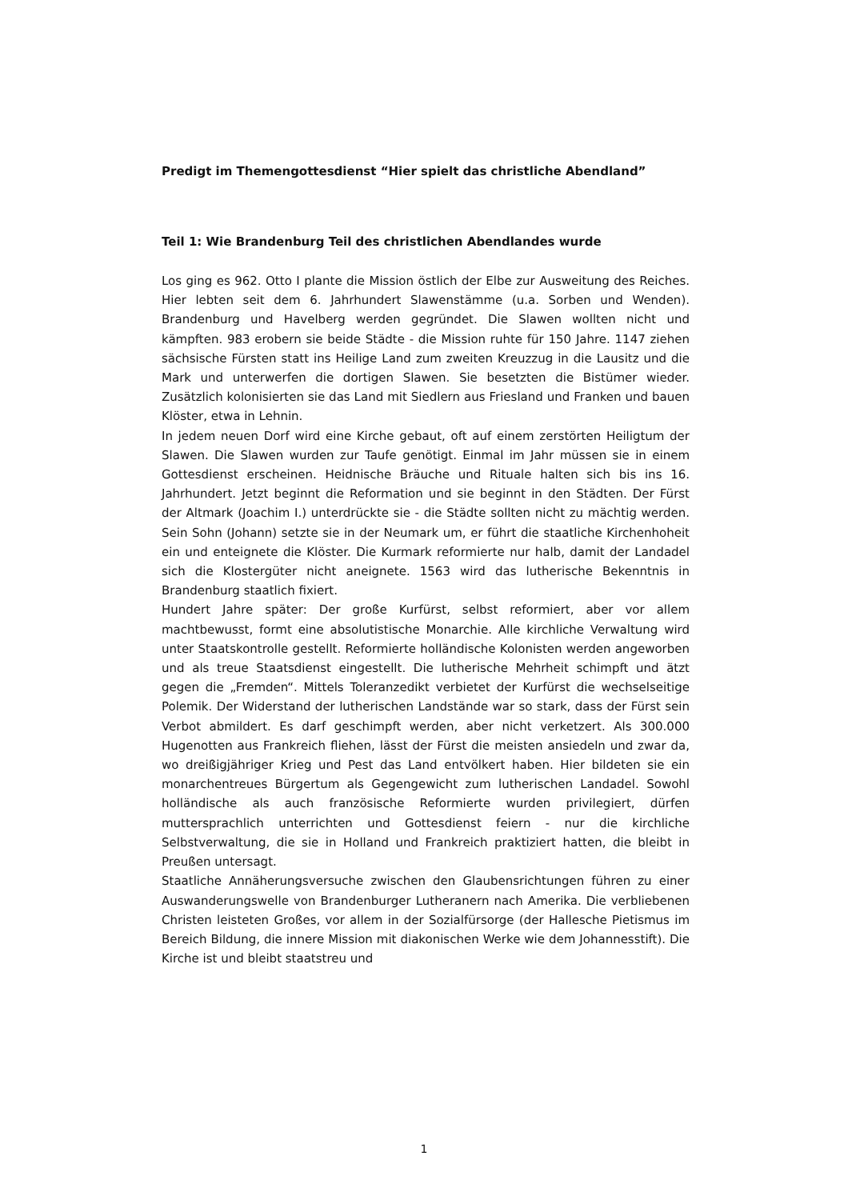Predigt im Themengottesdienst “Hier spielt das christliche Abendland”
Teil 1: Wie Brandenburg Teil des christlichen Abendlandes wurde
Los ging es 962. Otto I plante die Mission östlich der Elbe zur Ausweitung des Reiches. Hier lebten seit dem 6. Jahrhundert Slawenstämme (u.a. Sorben und Wenden). Brandenburg und Havelberg werden gegründet. Die Slawen wollten nicht und kämpften. 983 erobern sie beide Städte - die Mission ruhte für 150 Jahre. 1147 ziehen sächsische Fürsten statt ins Heilige Land zum zweiten Kreuzzug in die Lausitz und die Mark und unterwerfen die dortigen Slawen. Sie besetzten die Bistümer wieder. Zusätzlich kolonisierten sie das Land mit Siedlern aus Friesland und Franken und bauen Klöster, etwa in Lehnin.
In jedem neuen Dorf wird eine Kirche gebaut, oft auf einem zerstörten Heiligtum der Slawen. Die Slawen wurden zur Taufe genötigt. Einmal im Jahr müssen sie in einem Gottesdienst erscheinen. Heidnische Bräuche und Rituale halten sich bis ins 16. Jahrhundert. Jetzt beginnt die Reformation und sie beginnt in den Städten. Der Fürst der Altmark (Joachim I.) unterdrückte sie - die Städte sollten nicht zu mächtig werden. Sein Sohn (Johann) setzte sie in der Neumark um, er führt die staatliche Kirchenhoheit ein und enteignete die Klöster. Die Kurmark reformierte nur halb, damit der Landadel sich die Klostergüter nicht aneignete. 1563 wird das lutherische Bekenntnis in Brandenburg staatlich fixiert.
Hundert Jahre später: Der große Kurfürst, selbst reformiert, aber vor allem machtbewusst, formt eine absolutistische Monarchie. Alle kirchliche Verwaltung wird unter Staatskontrolle gestellt. Reformierte holländische Kolonisten werden angeworben und als treue Staatsdienst eingestellt. Die lutherische Mehrheit schimpft und ätzt gegen die „Fremden“. Mittels Toleranzedikt verbietet der Kurfürst die wechselseitige Polemik. Der Widerstand der lutherischen Landstände war so stark, dass der Fürst sein Verbot abmildert. Es darf geschimpft werden, aber nicht verketzert. Als 300.000 Hugenotten aus Frankreich fliehen, lässt der Fürst die meisten ansiedeln und zwar da, wo dreißigjähriger Krieg und Pest das Land entvölkert haben. Hier bildeten sie ein monarchentreues Bürgertum als Gegengewicht zum lutherischen Landadel. Sowohl holländische als auch französische Reformierte wurden privilegiert, dürfen muttersprachlich unterrichten und Gottesdienst feiern - nur die kirchliche Selbstverwaltung, die sie in Holland und Frankreich praktiziert hatten, die bleibt in Preußen untersagt.
Staatliche Annäherungsversuche zwischen den Glaubensrichtungen führen zu einer Auswanderungswelle von Brandenburger Lutheranern nach Amerika. Die verbliebenen Christen leisteten Großes, vor allem in der Sozialfürsorge (der Hallesche Pietismus im Bereich Bildung, die innere Mission mit diakonischen Werke wie dem Johannesstift). Die Kirche ist und bleibt staatstreu und
1